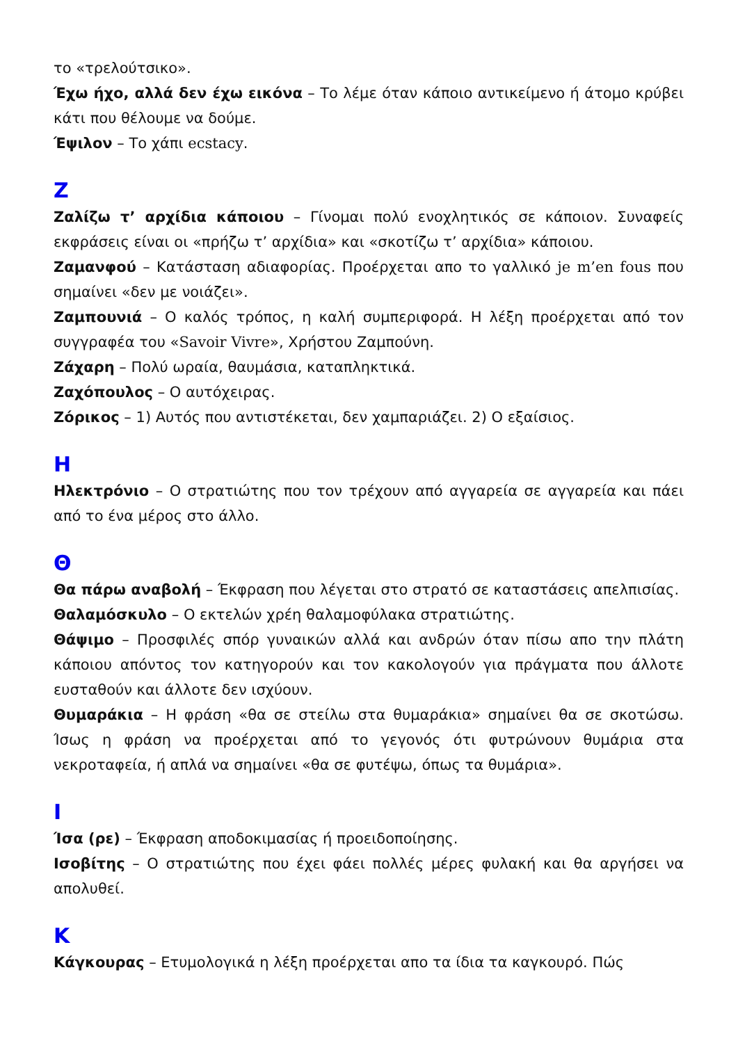το «τρελούτσικο».
Έχω ήχο, αλλά δεν έχω εικόνα – Το λέμε όταν κάποιο αντικείμενο ή άτομο κρύβει κάτι που θέλουμε να δούμε.
Έψιλον – Το χάπι ecstacy.
Ζ
Ζαλίζω τ’ αρχίδια κάποιου – Γίνομαι πολύ ενοχλητικός σε κάποιον. Συναφείς εκφράσεις είναι οι «πρήζω τ’ αρχίδια» και «σκοτίζω τ’ αρχίδια» κάποιου.
Ζαμανφού – Κατάσταση αδιαφορίας. Προέρχεται απο το γαλλικό je m’en fous που σημαίνει «δεν με νοιάζει».
Ζαμπουνιά – Ο καλός τρόπος, η καλή συμπεριφορά. Η λέξη προέρχεται από τον συγγραφέα του «Savoir Vivre», Χρήστου Ζαμπούνη.
Ζάχαρη – Πολύ ωραία, θαυμάσια, καταπληκτικά.
Ζαχόπουλος – Ο αυτόχειρας.
Ζόρικος – 1) Αυτός που αντιστέκεται, δεν χαμπαριάζει. 2) Ο εξαίσιος.
Η
Ηλεκτρόνιο – Ο στρατιώτης που τον τρέχουν από αγγαρεία σε αγγαρεία και πάει από το ένα μέρος στο άλλο.
Θ
Θα πάρω αναβολή – Έκφραση που λέγεται στο στρατό σε καταστάσεις απελπισίας.
Θαλαμόσκυλο – Ο εκτελών χρέη θαλαμοφύλακα στρατιώτης.
Θάψιμο – Προσφιλές σπόρ γυναικών αλλά και ανδρών όταν πίσω απο την πλάτη κάποιου απόντος τον κατηγορούν και τον κακολογούν για πράγματα που άλλοτε ευσταθούν και άλλοτε δεν ισχύουν.
Θυμαράκια – Η φράση «θα σε στείλω στα θυμαράκια» σημαίνει θα σε σκοτώσω. Ίσως η φράση να προέρχεται από το γεγονός ότι φυτρώνουν θυμάρια στα νεκροταφεία, ή απλά να σημαίνει «θα σε φυτέψω, όπως τα θυμάρια».
Ι
Ίσα (ρε) – Έκφραση αποδοκιμασίας ή προειδοποίησης.
Ισοβίτης – Ο στρατιώτης που έχει φάει πολλές μέρες φυλακή και θα αργήσει να απολυθεί.
Κ
Κάγκουρας – Ετυμολογικά η λέξη προέρχεται απο τα ίδια τα καγκουρό. Πώς